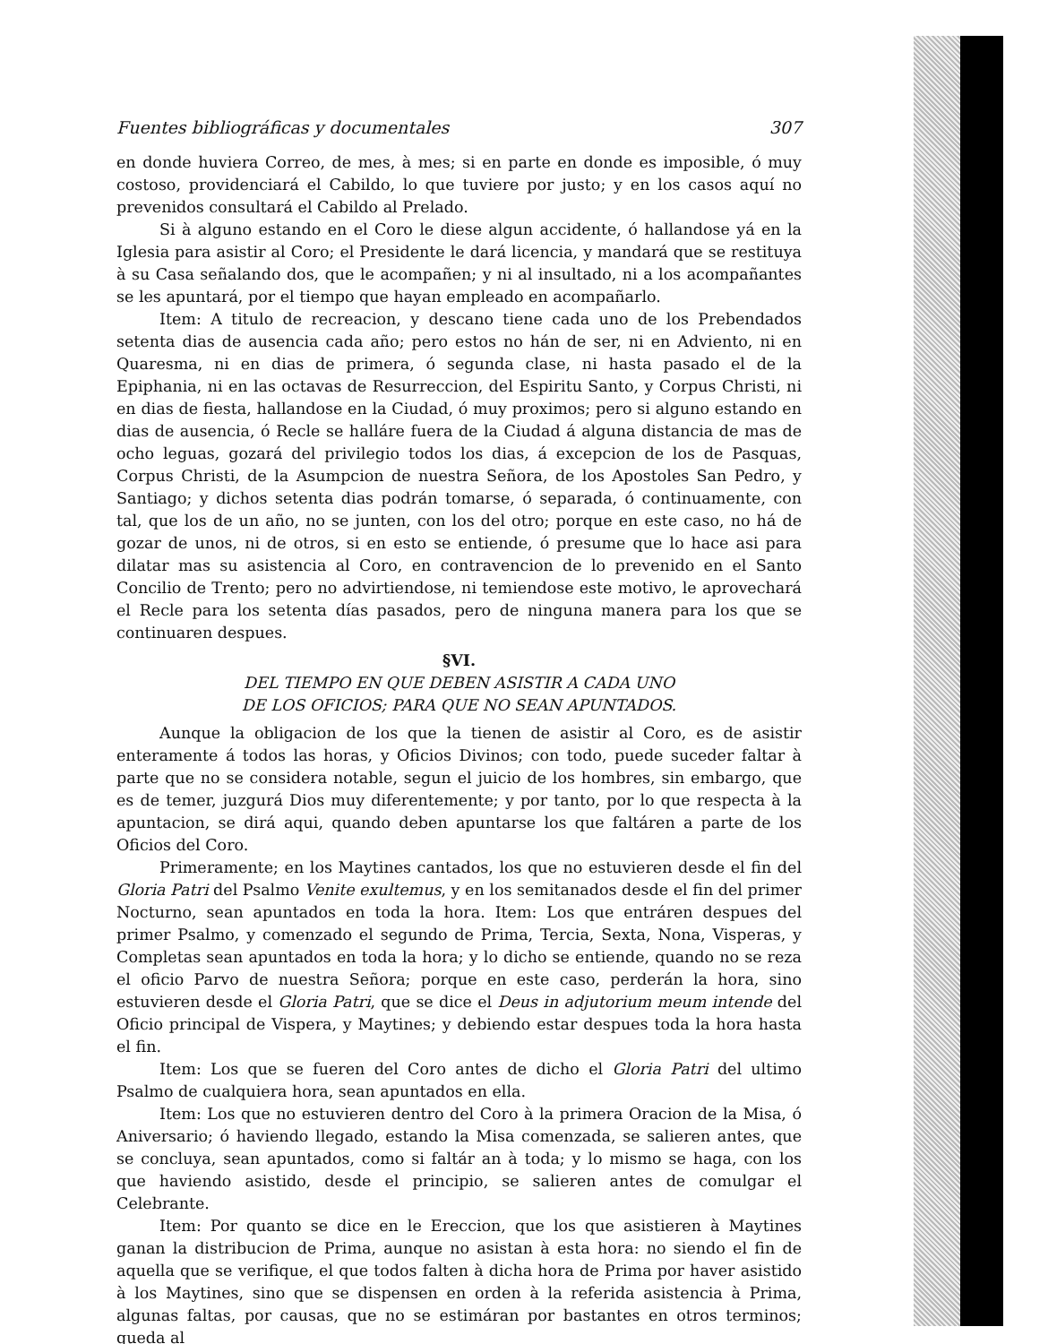Fuentes bibliográficas y documentales 307
en donde huviera Correo, de mes, à mes; si en parte en donde es imposible, ó muy costoso, providenciará el Cabildo, lo que tuviere por justo; y en los casos aquí no prevenidos consultará el Cabildo al Prelado.
Si à alguno estando en el Coro le diese algun accidente, ó hallandose yá en la Iglesia para asistir al Coro; el Presidente le dará licencia, y mandará que se restituya à su Casa señalando dos, que le acompañen; y ni al insultado, ni a los acompañantes se les apuntará, por el tiempo que hayan empleado en acompañarlo.
Item: A titulo de recreacion, y descano tiene cada uno de los Prebendados setenta dias de ausencia cada año; pero estos no hán de ser, ni en Adviento, ni en Quaresma, ni en dias de primera, ó segunda clase, ni hasta pasado el de la Epiphania, ni en las octavas de Resurreccion, del Espiritu Santo, y Corpus Christi, ni en dias de fiesta, hallandose en la Ciudad, ó muy proximos; pero si alguno estando en dias de ausencia, ó Recle se halláre fuera de la Ciudad á alguna distancia de mas de ocho leguas, gozará del privilegio todos los dias, á excepcion de los de Pasquas, Corpus Christi, de la Asumpcion de nuestra Señora, de los Apostoles San Pedro, y Santiago; y dichos setenta dias podrán tomarse, ó separada, ó continuamente, con tal, que los de un año, no se junten, con los del otro; porque en este caso, no há de gozar de unos, ni de otros, si en esto se entiende, ó presume que lo hace asi para dilatar mas su asistencia al Coro, en contravencion de lo prevenido en el Santo Concilio de Trento; pero no advirtiendose, ni temiendose este motivo, le aprovechará el Recle para los setenta días pasados, pero de ninguna manera para los que se continuaren despues.
§VI.
DEL TIEMPO EN QUE DEBEN ASISTIR A CADA UNO
DE LOS OFICIOS; PARA QUE NO SEAN APUNTADOS.
Aunque la obligacion de los que la tienen de asistir al Coro, es de asistir enteramente á todos las horas, y Oficios Divinos; con todo, puede suceder faltar à parte que no se considera notable, segun el juicio de los hombres, sin embargo, que es de temer, juzgurá Dios muy diferentemente; y por tanto, por lo que respecta à la apuntacion, se dirá aqui, quando deben apuntarse los que faltáren a parte de los Oficios del Coro.
Primeramente; en los Maytines cantados, los que no estuvieren desde el fin del Gloria Patri del Psalmo Venite exultemus, y en los semitanados desde el fin del primer Nocturno, sean apuntados en toda la hora. Item: Los que entráren despues del primer Psalmo, y comenzado el segundo de Prima, Tercia, Sexta, Nona, Visperas, y Completas sean apuntados en toda la hora; y lo dicho se entiende, quando no se reza el oficio Parvo de nuestra Señora; porque en este caso, perderán la hora, sino estuvieren desde el Gloria Patri, que se dice el Deus in adjutorium meum intende del Oficio principal de Vispera, y Maytines; y debiendo estar despues toda la hora hasta el fin.
Item: Los que se fueren del Coro antes de dicho el Gloria Patri del ultimo Psalmo de cualquiera hora, sean apuntados en ella.
Item: Los que no estuvieren dentro del Coro à la primera Oracion de la Misa, ó Aniversario; ó haviendo llegado, estando la Misa comenzada, se salieren antes, que se concluya, sean apuntados, como si faltár an à toda; y lo mismo se haga, con los que haviendo asistido, desde el principio, se salieren antes de comulgar el Celebrante.
Item: Por quanto se dice en le Ereccion, que los que asistieren à Maytines ganan la distribucion de Prima, aunque no asistan à esta hora: no siendo el fin de aquella que se verifique, el que todos falten à dicha hora de Prima por haver asistido à los Maytines, sino que se dispensen en orden à la referida asistencia à Prima, algunas faltas, por causas, que no se estimáran por bastantes en otros terminos; queda al